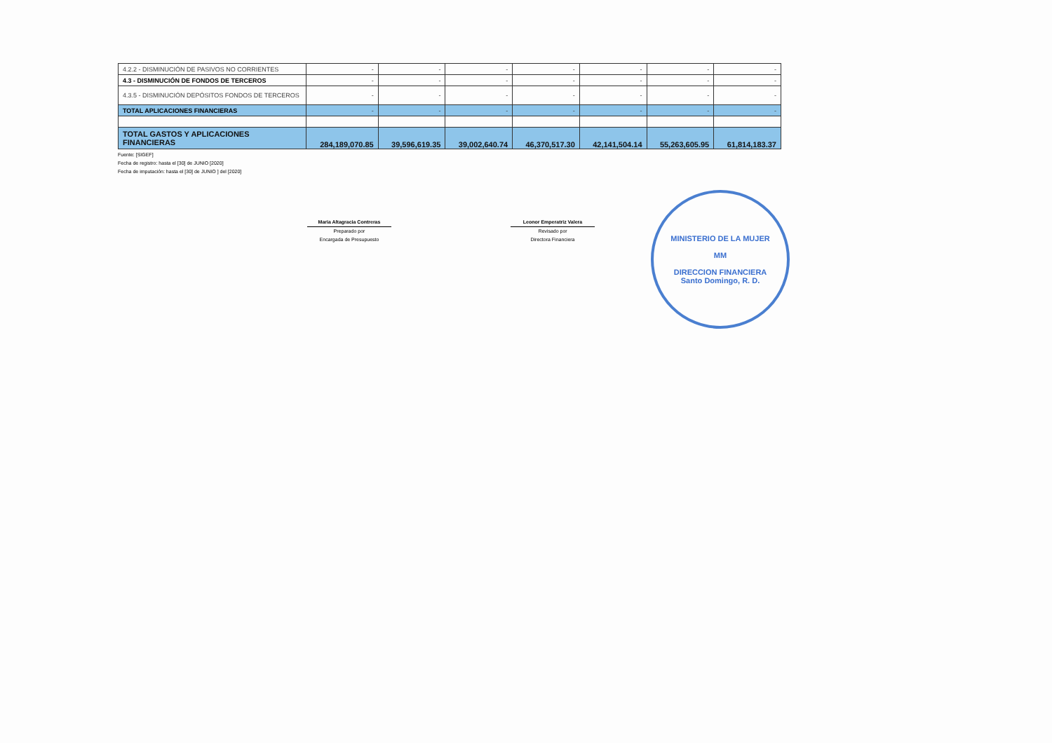| 4.2.2 - DISMINUCIÓN DE PASIVOS NO CORRIENTES | - | - | - | - | - | - | - |
| 4.3 - DISMINUCIÓN DE FONDOS DE TERCEROS | - | - | - | - | - | - | - |
| 4.3.5 - DISMINUCIÓN DEPÓSITOS FONDOS DE TERCEROS | - | - | - | - | - | - | - |
| TOTAL APLICACIONES FINANCIERAS | - | - | - | - | - | - | - |
| TOTAL GASTOS Y APLICACIONES FINANCIERAS | 284,189,070.85 | 39,596,619.35 | 39,002,640.74 | 46,370,517.30 | 42,141,504.14 | 55,263,605.95 | 61,814,183.37 |
Fuente: [SIGEF]
Fecha de registro: hasta el [30] de JUNIO [2020]
Fecha de imputación: hasta el [30] de JUNIO ] del [2020]
Maria Altagracia Contreras
Preparado por
Encargada de Presupuesto
Leonor Emperatriz Valera
Revisado por
Directora Financiera
MINISTERIO DE LA MUJER
MM
DIRECCION FINANCIERA
Santo Domingo, R. D.